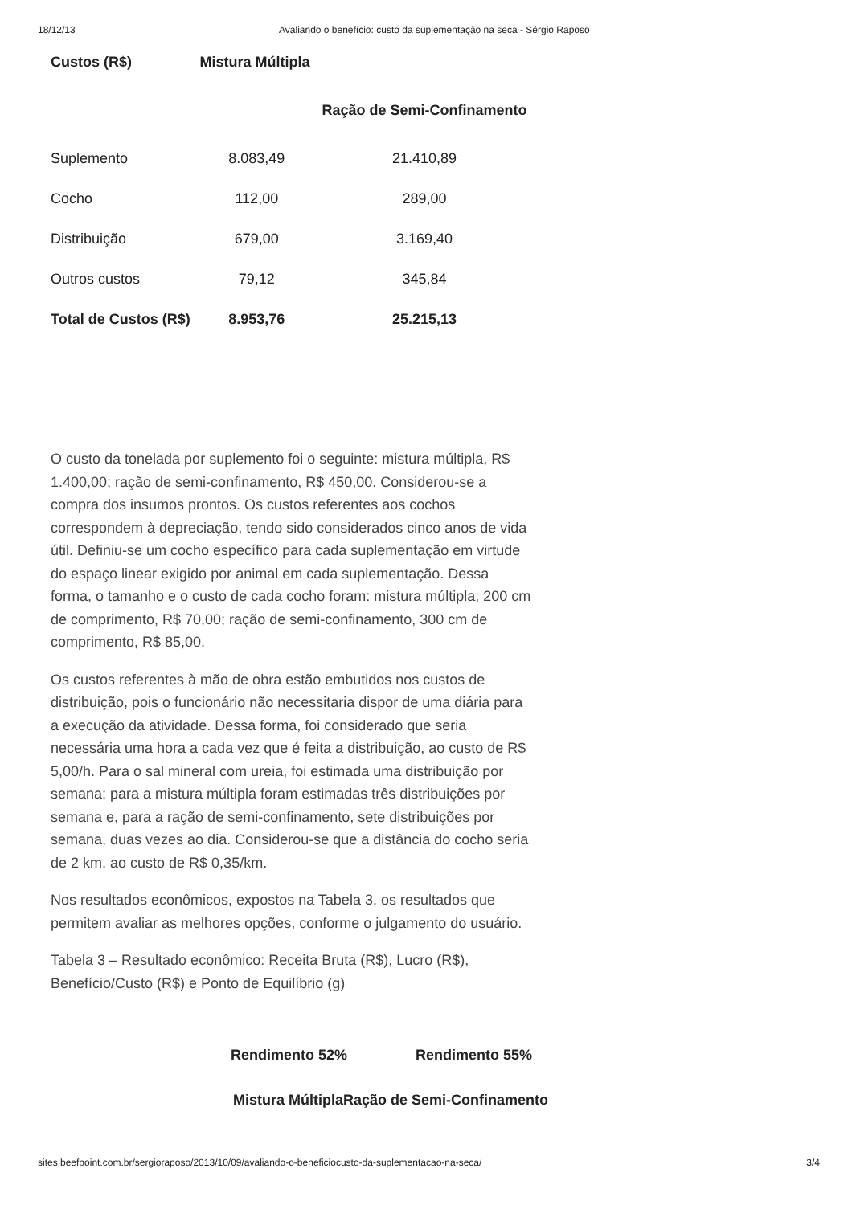18/12/13 Avaliando o benefício: custo da suplementação na seca - Sérgio Raposo
| Custos (R$) | Mistura Múltipla | |
| --- | --- | --- |
| | | Ração de Semi-Confinamento |
| Suplemento | 8.083,49 | 21.410,89 |
| Cocho | 112,00 | 289,00 |
| Distribuição | 679,00 | 3.169,40 |
| Outros custos | 79,12 | 345,84 |
| Total de Custos (R$) | 8.953,76 | 25.215,13 |
O custo da tonelada por suplemento foi o seguinte: mistura múltipla, R$ 1.400,00; ração de semi-confinamento, R$ 450,00. Considerou-se a compra dos insumos prontos. Os custos referentes aos cochos correspondem à depreciação, tendo sido considerados cinco anos de vida útil. Definiu-se um cocho específico para cada suplementação em virtude do espaço linear exigido por animal em cada suplementação. Dessa forma, o tamanho e o custo de cada cocho foram: mistura múltipla, 200 cm de comprimento, R$ 70,00; ração de semi-confinamento, 300 cm de comprimento, R$ 85,00.
Os custos referentes à mão de obra estão embutidos nos custos de distribuição, pois o funcionário não necessitaria dispor de uma diária para a execução da atividade. Dessa forma, foi considerado que seria necessária uma hora a cada vez que é feita a distribuição, ao custo de R$ 5,00/h. Para o sal mineral com ureia, foi estimada uma distribuição por semana; para a mistura múltipla foram estimadas três distribuições por semana e, para a ração de semi-confinamento, sete distribuições por semana, duas vezes ao dia. Considerou-se que a distância do cocho seria de 2 km, ao custo de R$ 0,35/km.
Nos resultados econômicos, expostos na Tabela 3, os resultados que permitem avaliar as melhores opções, conforme o julgamento do usuário.
Tabela 3 – Resultado econômico: Receita Bruta (R$), Lucro (R$), Benefício/Custo (R$) e Ponto de Equilíbrio (g)
Rendimento 52% Rendimento 55%
Mistura MúltiplaRação de Semi-Confinamento
sites.beefpoint.com.br/sergioraposo/2013/10/09/avaliando-o-beneficiocusto-da-suplementacao-na-seca/ 3/4